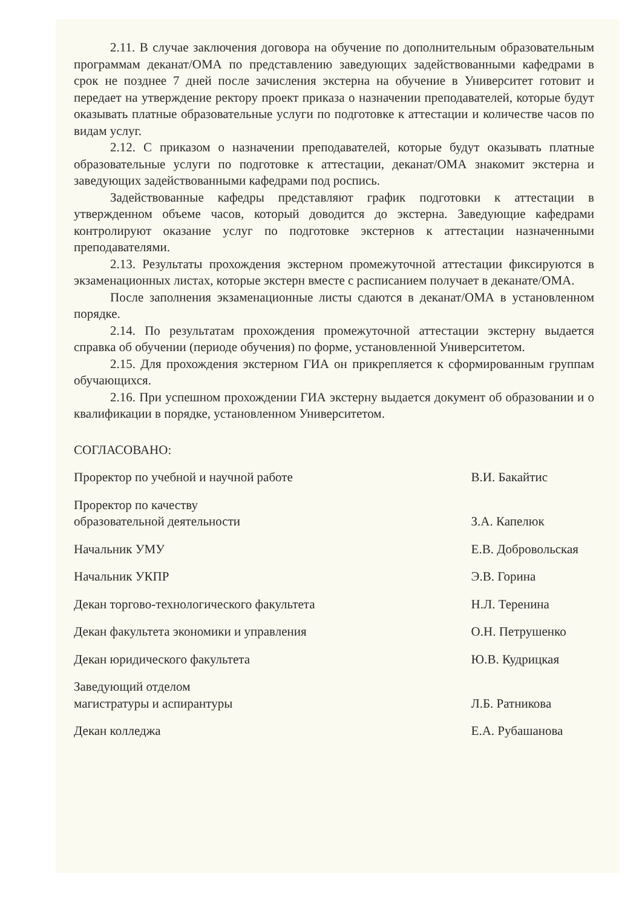2.11. В случае заключения договора на обучение по дополнительным образовательным программам деканат/ОМА по представлению заведующих задействованными кафедрами в срок не позднее 7 дней после зачисления экстерна на обучение в Университет готовит и передает на утверждение ректору проект приказа о назначении преподавателей, которые будут оказывать платные образовательные услуги по подготовке к аттестации и количестве часов по видам услуг.
2.12. С приказом о назначении преподавателей, которые будут оказывать платные образовательные услуги по подготовке к аттестации, деканат/ОМА знакомит экстерна и заведующих задействованными кафедрами под роспись.
Задействованные кафедры представляют график подготовки к аттестации в утвержденном объеме часов, который доводится до экстерна. Заведующие кафедрами контролируют оказание услуг по подготовке экстернов к аттестации назначенными преподавателями.
2.13. Результаты прохождения экстерном промежуточной аттестации фиксируются в экзаменационных листах, которые экстерн вместе с расписанием получает в деканате/ОМА.
После заполнения экзаменационные листы сдаются в деканат/ОМА в установленном порядке.
2.14. По результатам прохождения промежуточной аттестации экстерну выдается справка об обучении (периоде обучения) по форме, установленной Университетом.
2.15. Для прохождения экстерном ГИА он прикрепляется к сформированным группам обучающихся.
2.16. При успешном прохождении ГИА экстерну выдается документ об образовании и о квалификации в порядке, установленном Университетом.
СОГЛАСОВАНО:
Проректор по учебной и научной работе В.И. Бакайтис
Проректор по качеству
образовательной деятельности
З.А. Капелюк
Начальник УМУ Е.В. Добровольская
Начальник УКПР Э.В. Горина
Декан торгово-технологического факультета Н.Л. Теренина
Декан факультета экономики и управления О.Н. Петрушенко
Декан юридического факультета Ю.В. Кудрицкая
Заведующий отделом
магистратуры и аспирантуры
Л.Б. Ратникова
Декан колледжа Е.А. Рубашанова